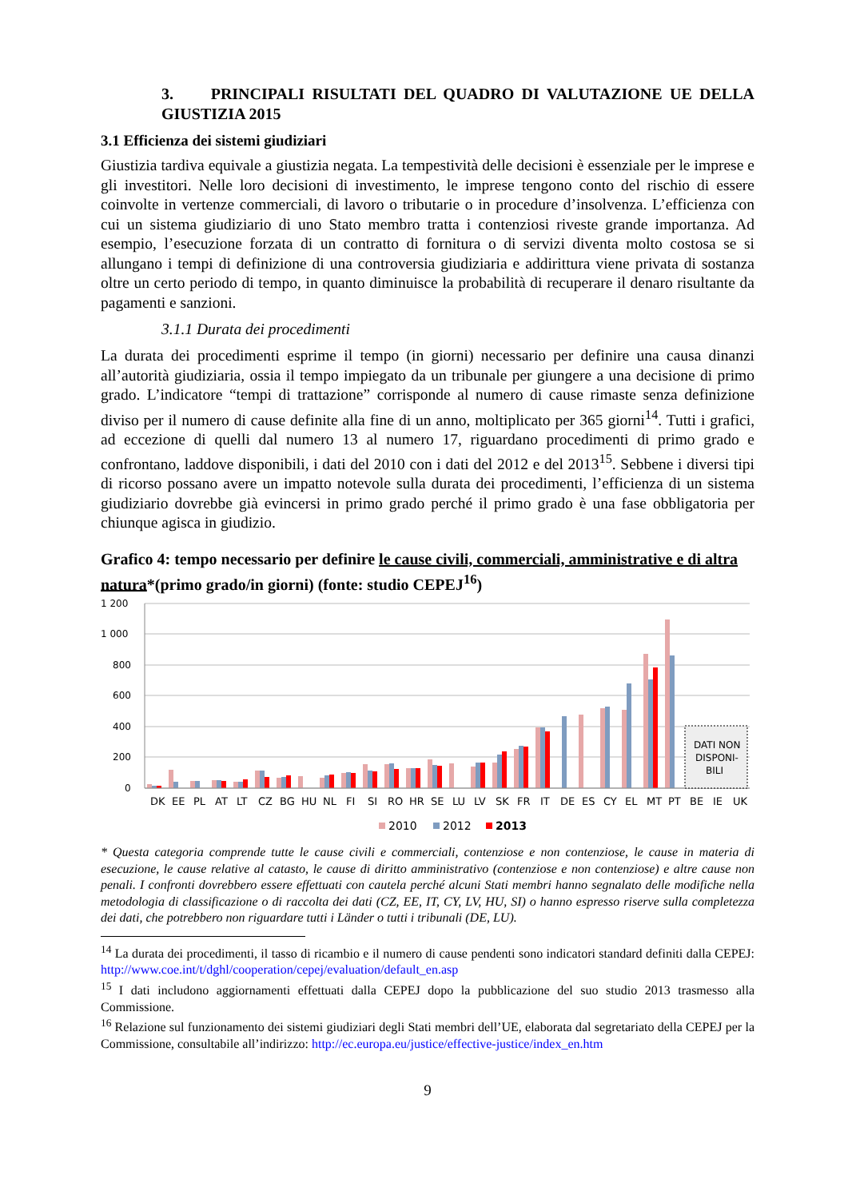3. PRINCIPALI RISULTATI DEL QUADRO DI VALUTAZIONE UE DELLA GIUSTIZIA 2015
3.1 Efficienza dei sistemi giudiziari
Giustizia tardiva equivale a giustizia negata. La tempestività delle decisioni è essenziale per le imprese e gli investitori. Nelle loro decisioni di investimento, le imprese tengono conto del rischio di essere coinvolte in vertenze commerciali, di lavoro o tributarie o in procedure d’insolvenza. L’efficienza con cui un sistema giudiziario di uno Stato membro tratta i contenziosi riveste grande importanza. Ad esempio, l’esecuzione forzata di un contratto di fornitura o di servizi diventa molto costosa se si allungano i tempi di definizione di una controversia giudiziaria e addirittura viene privata di sostanza oltre un certo periodo di tempo, in quanto diminuisce la probabilità di recuperare il denaro risultante da pagamenti e sanzioni.
3.1.1 Durata dei procedimenti
La durata dei procedimenti esprime il tempo (in giorni) necessario per definire una causa dinanzi all’autorità giudiziaria, ossia il tempo impiegato da un tribunale per giungere a una decisione di primo grado. L’indicatore “tempi di trattazione” corrisponde al numero di cause rimaste senza definizione diviso per il numero di cause definite alla fine di un anno, moltiplicato per 365 giorni<sup>14</sup>. Tutti i grafici, ad eccezione di quelli dal numero 13 al numero 17, riguardano procedimenti di primo grado e confrontano, laddove disponibili, i dati del 2010 con i dati del 2012 e del 2013<sup>15</sup>. Sebbene i diversi tipi di ricorso possano avere un impatto notevole sulla durata dei procedimenti, l’efficienza di un sistema giudiziario dovrebbe già evincersi in primo grado perché il primo grado è una fase obbligatoria per chiunque agisca in giudizio.
Grafico 4: tempo necessario per definire le cause civili, commerciali, amministrative e di altra natura*(primo grado/in giorni) (fonte: studio CEPEJ<sup>16</sup>)
1 200
1 000
800
600
400
200
0
DATI NON
DISPONI-
BILI
DK
EE
PL
AT
LT
CZ
BG
HU
NL
FI
SI
RO
HR
SE
LU
LV
SK
FR
IT
DE
ES
CY
EL
MT
PT
BE
IE
UK
2010
2012
2013
* Questa categoria comprende tutte le cause civili e commerciali, contenziose e non contenziose, le cause in materia di esecuzione, le cause relative al catasto, le cause di diritto amministrativo (contenziose e non contenziose) e altre cause non penali. I confronti dovrebbero essere effettuati con cautela perché alcuni Stati membri hanno segnalato delle modifiche nella metodologia di classificazione o di raccolta dei dati (CZ, EE, IT, CY, LV, HU, SI) o hanno espresso riserve sulla completezza dei dati, che potrebbero non riguardare tutti i Länder o tutti i tribunali (DE, LU).
<sup>14</sup> La durata dei procedimenti, il tasso di ricambio e il numero di cause pendenti sono indicatori standard definiti dalla CEPEJ: http://www.coe.int/t/dghl/cooperation/cepej/evaluation/default_en.asp
<sup>15</sup> I dati includono aggiornamenti effettuati dalla CEPEJ dopo la pubblicazione del suo studio 2013 trasmesso alla Commissione.
<sup>16</sup> Relazione sul funzionamento dei sistemi giudiziari degli Stati membri dell’UE, elaborata dal segretariato della CEPEJ per la Commissione, consultabile all’indirizzo: http://ec.europa.eu/justice/effective-justice/index_en.htm
9